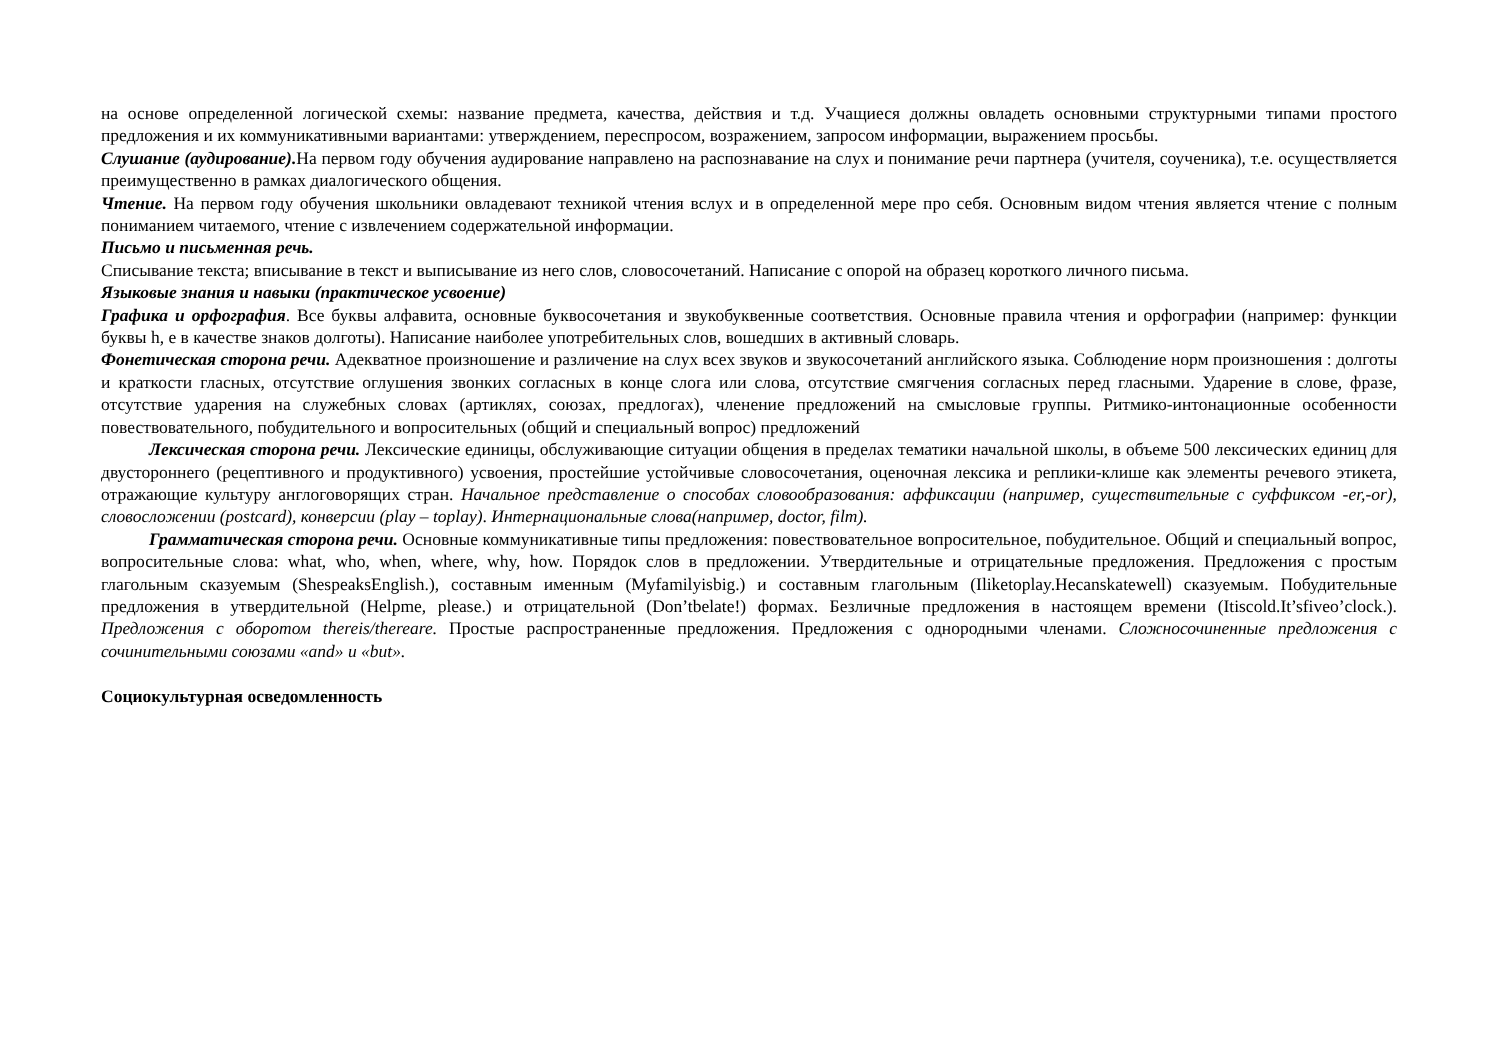на основе определенной логической схемы: название предмета, качества, действия и т.д. Учащиеся должны овладеть основными структурными типами простого предложения и их коммуникативными вариантами: утверждением, переспросом, возражением, запросом информации, выражением просьбы.
Слушание (аудирование). На первом году обучения аудирование направлено на распознавание на слух и понимание речи партнера (учителя, соученика), т.е. осуществляется преимущественно в рамках диалогического общения.
Чтение. На первом году обучения школьники овладевают техникой чтения вслух и в определенной мере про себя. Основным видом чтения является чтение с полным пониманием читаемого, чтение с извлечением содержательной информации.
Письмо и письменная речь.
Списывание текста; вписывание в текст и выписывание из него слов, словосочетаний. Написание с опорой на образец коротко­го личного письма.
Языковые знания и навыки (практическое усвоение)
Графика и орфография. Все буквы алфавита, основные буквосочетания и звукобуквенные соответствия. Основные правила чтения и орфографии (например: функции буквы h, e в качестве знаков долготы). Написание наиболее употребительных слов, вошедших в активный словарь.
Фонетическая сторона речи. Адекватное произношение и различение на слух всех звуков и звукосочетаний английского языка. Соблюдение норм произношения : долготы и краткости гласных, отсутствие оглушения звонких согласных в конце слога или слова, отсутствие смягчения согласных перед гласными. Ударение в слове, фразе, отсутствие ударения на служебных словах (артиклях, союзах, предлогах), членение предложений на смысловые группы. Ритмико-интонационные особенности повествовательного, побудительного и вопросительных (общий и специальный вопрос) предложений
Лексическая сторона речи. Лексические единицы, обслуживающие ситуации общения в пределах тематики начальной школы, в объеме 500 лексических единиц для двустороннего (рецептивного и продуктивного) усвоения, простейшие устойчивые словосочетания, оценочная лексика и реплики-клише как элементы речевого этикета, отражающие культуру англоговорящих стран. Начальное представление о способах словообразования: аффиксации (например, существительные с суффиксом -er,-or), словосложении (postcard), конверсии (play – toplay). Интернациональные слова(например, doctor, film).
Грамматическая сторона речи. Основные коммуникативные типы предложения: повествовательное вопросительное, побудительное. Общий и специальный вопрос, вопросительные слова: what, who, when, where, why, how. Порядок слов в предложении. Утвердительные и отрицательные предложения. Предложения с простым глагольным сказуемым (ShespeaksEnglish.), составным именным (Myfamilyisbig.) и составным глагольным (Iliketoplay.Hecanskatewell) сказуемым. Побудительные предложения в утвердительной (Helpme, please.) и отрицательной (Don’tbelate!) формах. Безличные предложения в настоящем времени (Itiscold.It’sfiveo’clock.). Предложения с оборотом thereis/thereare. Простые распространенные предложения. Предложения с однородными членами. Сложносочиненные предложения с сочинительными союзами «and» и «but».
Социокультурная осведомленность